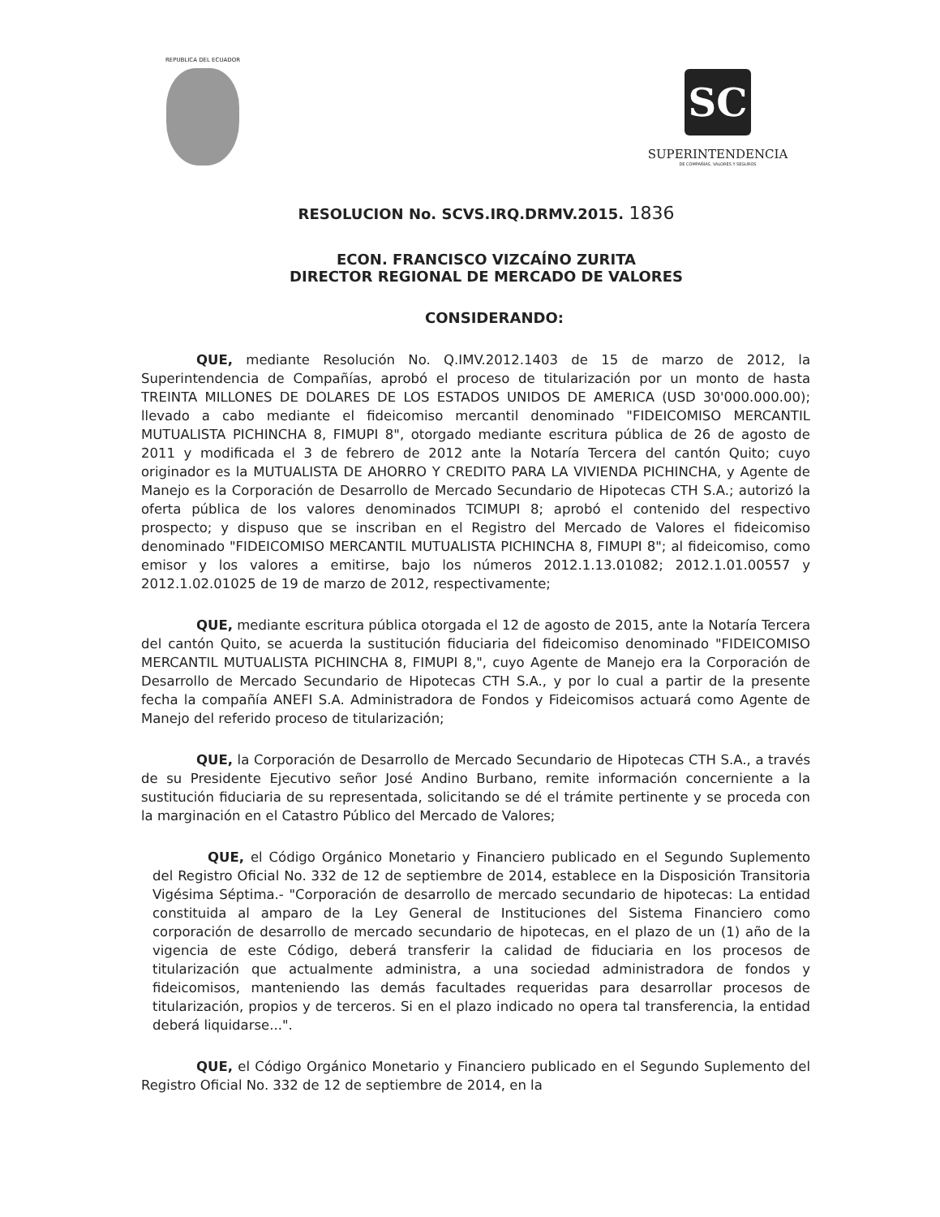REPUBLICA DEL ECUADOR
SC
SUPERINTENDENCIA
DE COMPAÑÍAS, VALORES Y SEGUROS
RESOLUCION No. SCVS.IRQ.DRMV.2015. 1836
ECON. FRANCISCO VIZCAÍNO ZURITA
DIRECTOR REGIONAL DE MERCADO DE VALORES
CONSIDERANDO:
QUE, mediante Resolución No. Q.IMV.2012.1403 de 15 de marzo de 2012, la Superintendencia de Compañías, aprobó el proceso de titularización por un monto de hasta TREINTA MILLONES DE DOLARES DE LOS ESTADOS UNIDOS DE AMERICA (USD 30'000.000.00); llevado a cabo mediante el fideicomiso mercantil denominado "FIDEICOMISO MERCANTIL MUTUALISTA PICHINCHA 8, FIMUPI 8", otorgado mediante escritura pública de 26 de agosto de 2011 y modificada el 3 de febrero de 2012 ante la Notaría Tercera del cantón Quito; cuyo originador es la MUTUALISTA DE AHORRO Y CREDITO PARA LA VIVIENDA PICHINCHA, y Agente de Manejo es la Corporación de Desarrollo de Mercado Secundario de Hipotecas CTH S.A.; autorizó la oferta pública de los valores denominados TCIMUPI 8; aprobó el contenido del respectivo prospecto; y dispuso que se inscriban en el Registro del Mercado de Valores el fideicomiso denominado "FIDEICOMISO MERCANTIL MUTUALISTA PICHINCHA 8, FIMUPI 8"; al fideicomiso, como emisor y los valores a emitirse, bajo los números 2012.1.13.01082; 2012.1.01.00557 y 2012.1.02.01025 de 19 de marzo de 2012, respectivamente;
QUE, mediante escritura pública otorgada el 12 de agosto de 2015, ante la Notaría Tercera del cantón Quito, se acuerda la sustitución fiduciaria del fideicomiso denominado "FIDEICOMISO MERCANTIL MUTUALISTA PICHINCHA 8, FIMUPI 8,", cuyo Agente de Manejo era la Corporación de Desarrollo de Mercado Secundario de Hipotecas CTH S.A., y por lo cual a partir de la presente fecha la compañía ANEFI S.A. Administradora de Fondos y Fideicomisos actuará como Agente de Manejo del referido proceso de titularización;
QUE, la Corporación de Desarrollo de Mercado Secundario de Hipotecas CTH S.A., a través de su Presidente Ejecutivo señor José Andino Burbano, remite información concerniente a la sustitución fiduciaria de su representada, solicitando se dé el trámite pertinente y se proceda con la marginación en el Catastro Público del Mercado de Valores;
QUE, el Código Orgánico Monetario y Financiero publicado en el Segundo Suplemento del Registro Oficial No. 332 de 12 de septiembre de 2014, establece en la Disposición Transitoria Vigésima Séptima.- "Corporación de desarrollo de mercado secundario de hipotecas: La entidad constituida al amparo de la Ley General de Instituciones del Sistema Financiero como corporación de desarrollo de mercado secundario de hipotecas, en el plazo de un (1) año de la vigencia de este Código, deberá transferir la calidad de fiduciaria en los procesos de titularización que actualmente administra, a una sociedad administradora de fondos y fideicomisos, manteniendo las demás facultades requeridas para desarrollar procesos de titularización, propios y de terceros. Si en el plazo indicado no opera tal transferencia, la entidad deberá liquidarse...".
QUE, el Código Orgánico Monetario y Financiero publicado en el Segundo Suplemento del Registro Oficial No. 332 de 12 de septiembre de 2014, en la